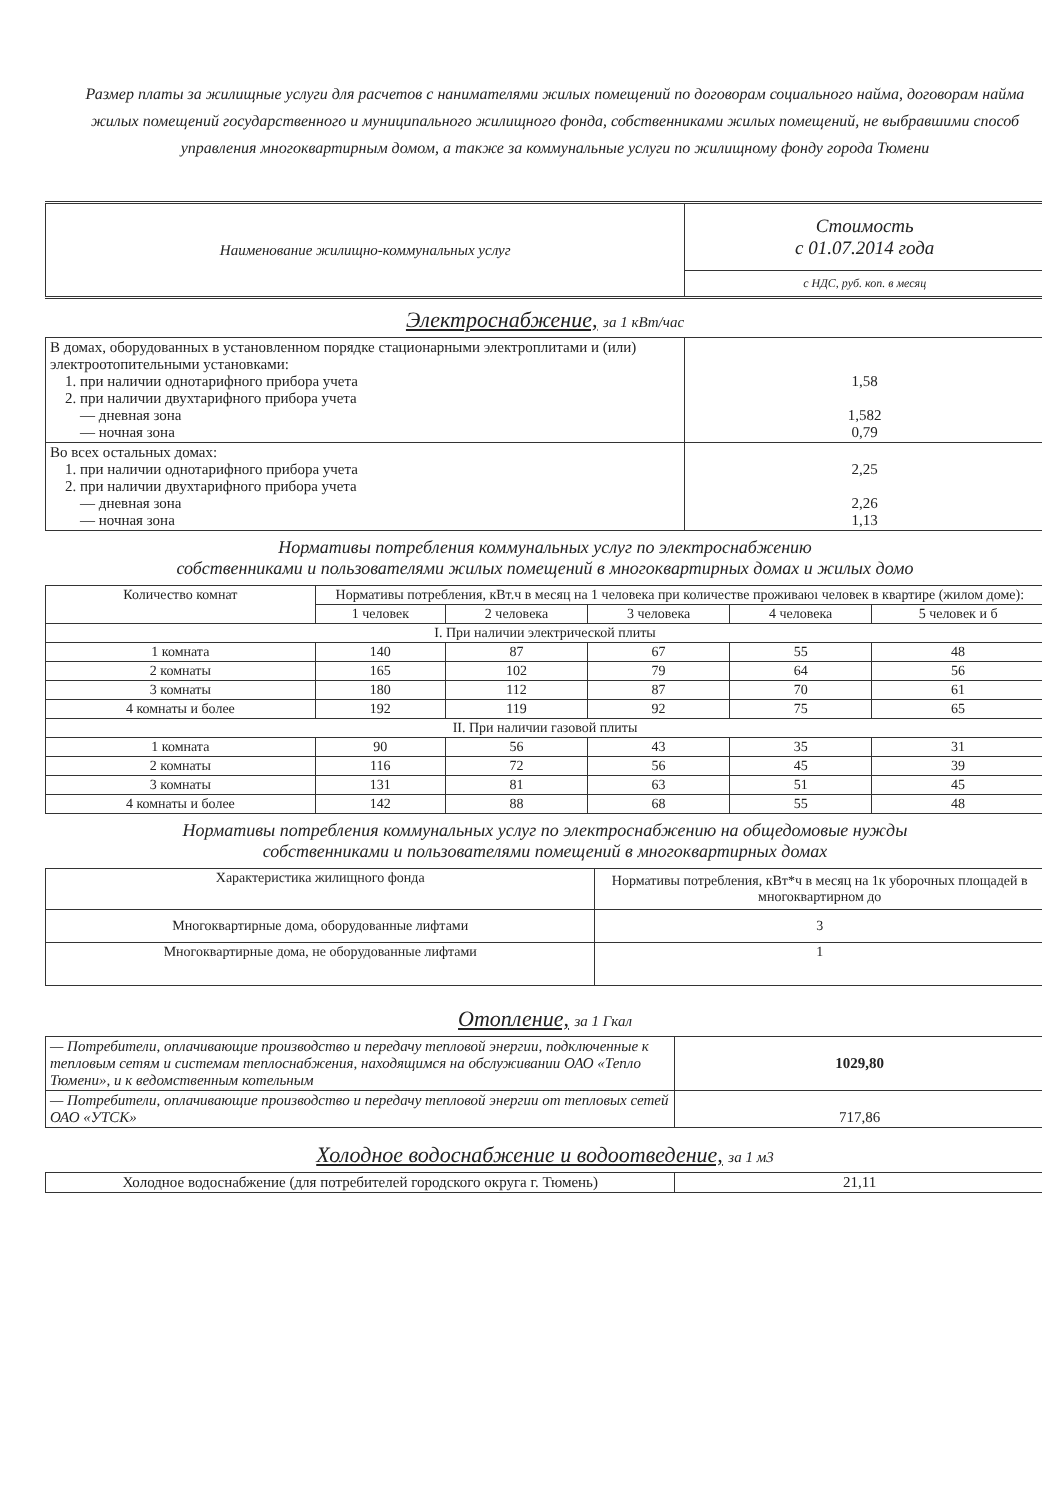Размер платы за жилищные услуги для расчетов с нанимателями жилых помещений по договорам социального найма, договорам найма жилых помещений государственного и муниципального жилищного фонда, собственниками жилых помещений, не выбравшими способ управления многоквартирным домом, а также за коммунальные услуги по жилищному фонду города Тюмени
| Наименование жилищно-коммунальных услуг | Стоимость с 01.07.2014 года |
| | с НДС, руб. коп. в месяц |
Электроснабжение, за 1 кВт/час
| В домах, оборудованных в установленном порядке стационарными электроплитами и (или) электроотопительными установками: 1. при наличии однотарифного прибора учета 2. при наличии двухтарифного прибора учета — дневная зона — ночная зона | 1,58 1,582 0,79 |
| Во всех остальных домах: 1. при наличии однотарифного прибора учета 2. при наличии двухтарифного прибора учета — дневная зона — ночная зона | 2,25 2,26 1,13 |
Нормативы потребления коммунальных услуг по электроснабжению
собственниками и пользователями жилых помещений в многоквартирных домах и жилых домо
| Количество комнат | Нормативы потребления, кВт.ч в месяц на 1 человека при количестве проживаюı человек в квартире (жилом доме): | | | | |
| --- | --- | --- | --- | --- | --- |
| | 1 человек | 2 человека | 3 человека | 4 человека | 5 человек и б |
| I. При наличии электрической плиты | | | | | |
| 1 комната | 140 | 87 | 67 | 55 | 48 |
| 2 комнаты | 165 | 102 | 79 | 64 | 56 |
| 3 комнаты | 180 | 112 | 87 | 70 | 61 |
| 4 комнаты и более | 192 | 119 | 92 | 75 | 65 |
| II. При наличии газовой плиты | | | | | |
| 1 комната | 90 | 56 | 43 | 35 | 31 |
| 2 комнаты | 116 | 72 | 56 | 45 | 39 |
| 3 комнаты | 131 | 81 | 63 | 51 | 45 |
| 4 комнаты и более | 142 | 88 | 68 | 55 | 48 |
Нормативы потребления коммунальных услуг по электроснабжению на общедомовые нужды
собственниками и пользователями помещений в многоквартирных домах
| Характеристика жилищного фонда | Нормативы потребления, кВт*ч в месяц на 1к уборочных площадей в многоквартирном до |
| --- | --- |
| Многоквартирные дома, оборудованные лифтами | 3 |
| Многоквартирные дома, не оборудованные лифтами | 1 |
Отопление, за 1 Гкал
| — Потребители, оплачивающие производство и передачу тепловой энергии, подключенные к тепловым сетям и системам теплоснабжения, находящимся на обслуживании ОАО «Тепло Тюмени», и к ведомственным котельным | 1029,80 |
| — Потребители, оплачивающие производство и передачу тепловой энергии от тепловых сетей ОАО «УТСК» | 717,86 |
Холодное водоснабжение и водоотведение, за 1 м3
| Холодное водоснабжение (для потребителей городского округа г. Тюмень) | 21,11 |